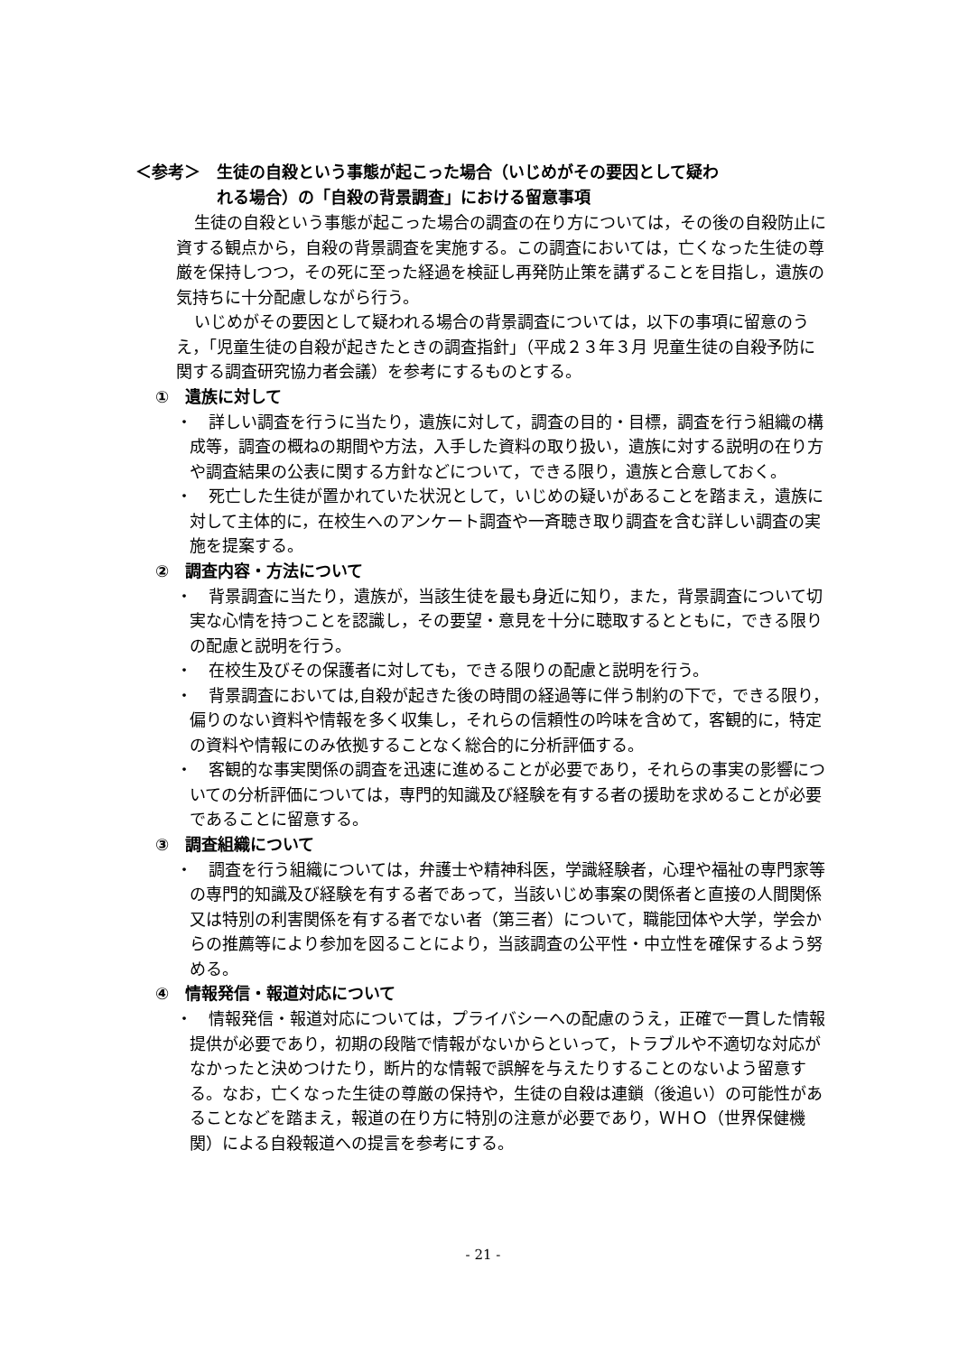＜参考＞　生徒の自殺という事態が起こった場合（いじめがその要因として疑わ
れる場合）の「自殺の背景調査」における留意事項
生徒の自殺という事態が起こった場合の調査の在り方については，その後の自殺防止に資する観点から，自殺の背景調査を実施する。この調査においては，亡くなった生徒の尊厳を保持しつつ，その死に至った経過を検証し再発防止策を講ずることを目指し，遺族の気持ちに十分配慮しながら行う。
いじめがその要因として疑われる場合の背景調査については，以下の事項に留意のうえ，「児童生徒の自殺が起きたときの調査指針」（平成２３年３月 児童生徒の自殺予防に関する調査研究協力者会議）を参考にするものとする。
①　遺族に対して
・　詳しい調査を行うに当たり，遺族に対して，調査の目的・目標，調査を行う組織の構成等，調査の概ねの期間や方法，入手した資料の取り扱い，遺族に対する説明の在り方や調査結果の公表に関する方針などについて，できる限り，遺族と合意しておく。
・　死亡した生徒が置かれていた状況として，いじめの疑いがあることを踏まえ，遺族に対して主体的に，在校生へのアンケート調査や一斉聴き取り調査を含む詳しい調査の実施を提案する。
②　調査内容・方法について
・　背景調査に当たり，遺族が，当該生徒を最も身近に知り，また，背景調査について切実な心情を持つことを認識し，その要望・意見を十分に聴取するとともに，できる限りの配慮と説明を行う。
・　在校生及びその保護者に対しても，できる限りの配慮と説明を行う。
・　背景調査においては,自殺が起きた後の時間の経過等に伴う制約の下で，できる限り，偏りのない資料や情報を多く収集し，それらの信頼性の吟味を含めて，客観的に，特定の資料や情報にのみ依拠することなく総合的に分析評価する。
・　客観的な事実関係の調査を迅速に進めることが必要であり，それらの事実の影響についての分析評価については，専門的知識及び経験を有する者の援助を求めることが必要であることに留意する。
③　調査組織について
・　調査を行う組織については，弁護士や精神科医，学識経験者，心理や福祉の専門家等の専門的知識及び経験を有する者であって，当該いじめ事案の関係者と直接の人間関係又は特別の利害関係を有する者でない者（第三者）について，職能団体や大学，学会からの推薦等により参加を図ることにより，当該調査の公平性・中立性を確保するよう努める。
④　情報発信・報道対応について
・　情報発信・報道対応については，プライバシーへの配慮のうえ，正確で一貫した情報提供が必要であり，初期の段階で情報がないからといって，トラブルや不適切な対応がなかったと決めつけたり，断片的な情報で誤解を与えたりすることのないよう留意する。なお，亡くなった生徒の尊厳の保持や，生徒の自殺は連鎖（後追い）の可能性があることなどを踏まえ，報道の在り方に特別の注意が必要であり，ＷＨＯ（世界保健機関）による自殺報道への提言を参考にする。
- 21 -